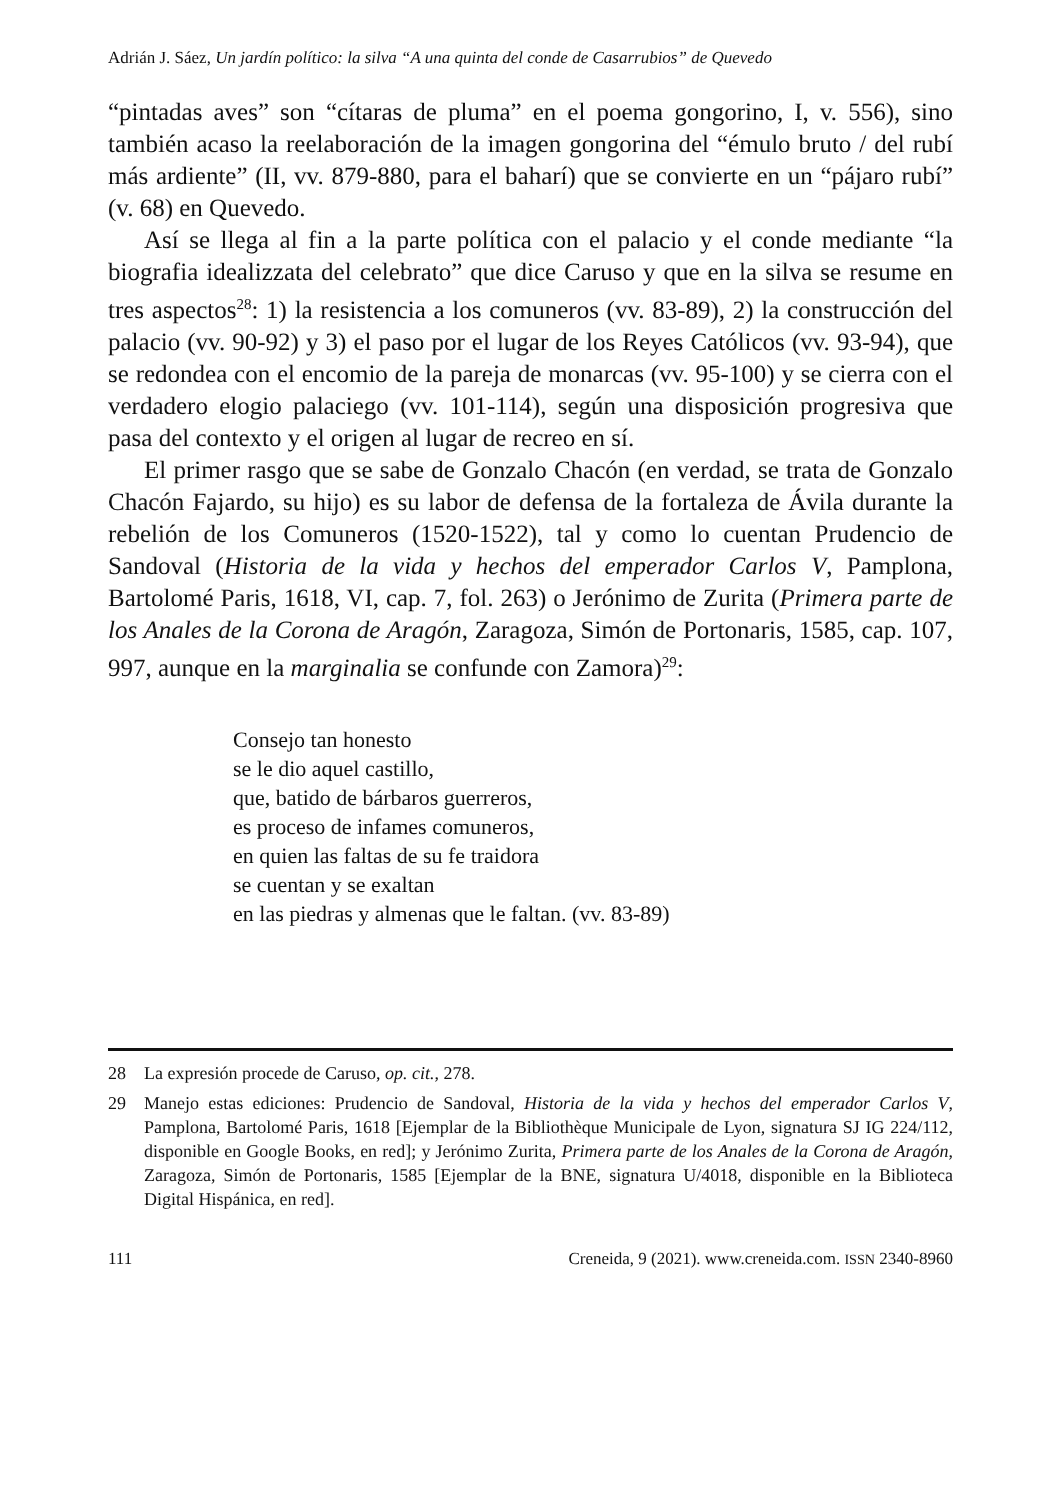Adrián J. Sáez, Un jardín político: la silva “A una quinta del conde de Casarrubios” de Quevedo
“pintadas aves” son “cítaras de pluma” en el poema gongorino, I, v. 556), sino también acaso la reelaboración de la imagen gongorina del “émulo bruto / del rubí más ardiente” (II, vv. 879-880, para el baharí) que se convierte en un “pájaro rubí” (v. 68) en Quevedo.
Así se llega al fin a la parte política con el palacio y el conde mediante “la biografia idealizzata del celebrato” que dice Caruso y que en la silva se resume en tres aspectos<sup>28</sup>: 1) la resistencia a los comuneros (vv. 83-89), 2) la construcción del palacio (vv. 90-92) y 3) el paso por el lugar de los Reyes Católicos (vv. 93-94), que se redondea con el encomio de la pareja de monarcas (vv. 95-100) y se cierra con el verdadero elogio palaciego (vv. 101-114), según una disposición progresiva que pasa del contexto y el origen al lugar de recreo en sí.
El primer rasgo que se sabe de Gonzalo Chacón (en verdad, se trata de Gonzalo Chacón Fajardo, su hijo) es su labor de defensa de la fortaleza de Ávila durante la rebelión de los Comuneros (1520-1522), tal y como lo cuentan Prudencio de Sandoval (Historia de la vida y hechos del emperador Carlos V, Pamplona, Bartolomé Paris, 1618, VI, cap. 7, fol. 263) o Jerónimo de Zurita (Primera parte de los Anales de la Corona de Aragón, Zaragoza, Simón de Portonaris, 1585, cap. 107, 997, aunque en la marginalia se confunde con Zamora)<sup>29</sup>:
Consejo tan honesto
se le dio aquel castillo,
que, batido de bárbaros guerreros,
es proceso de infames comuneros,
en quien las faltas de su fe traidora
se cuentan y se exaltan
en las piedras y almenas que le faltan. (vv. 83-89)
28 La expresión procede de Caruso, op. cit., 278.
29 Manejo estas ediciones: Prudencio de Sandoval, Historia de la vida y hechos del emperador Carlos V, Pamplona, Bartolomé Paris, 1618 [Ejemplar de la Bibliothèque Municipale de Lyon, signatura SJ IG 224/112, disponible en Google Books, en red]; y Jerónimo Zurita, Primera parte de los Anales de la Corona de Aragón, Zaragoza, Simón de Portonaris, 1585 [Ejemplar de la BNE, signatura U/4018, disponible en la Biblioteca Digital Hispánica, en red].
111 Creneida, 9 (2021). www.creneida.com. ISSN 2340-8960